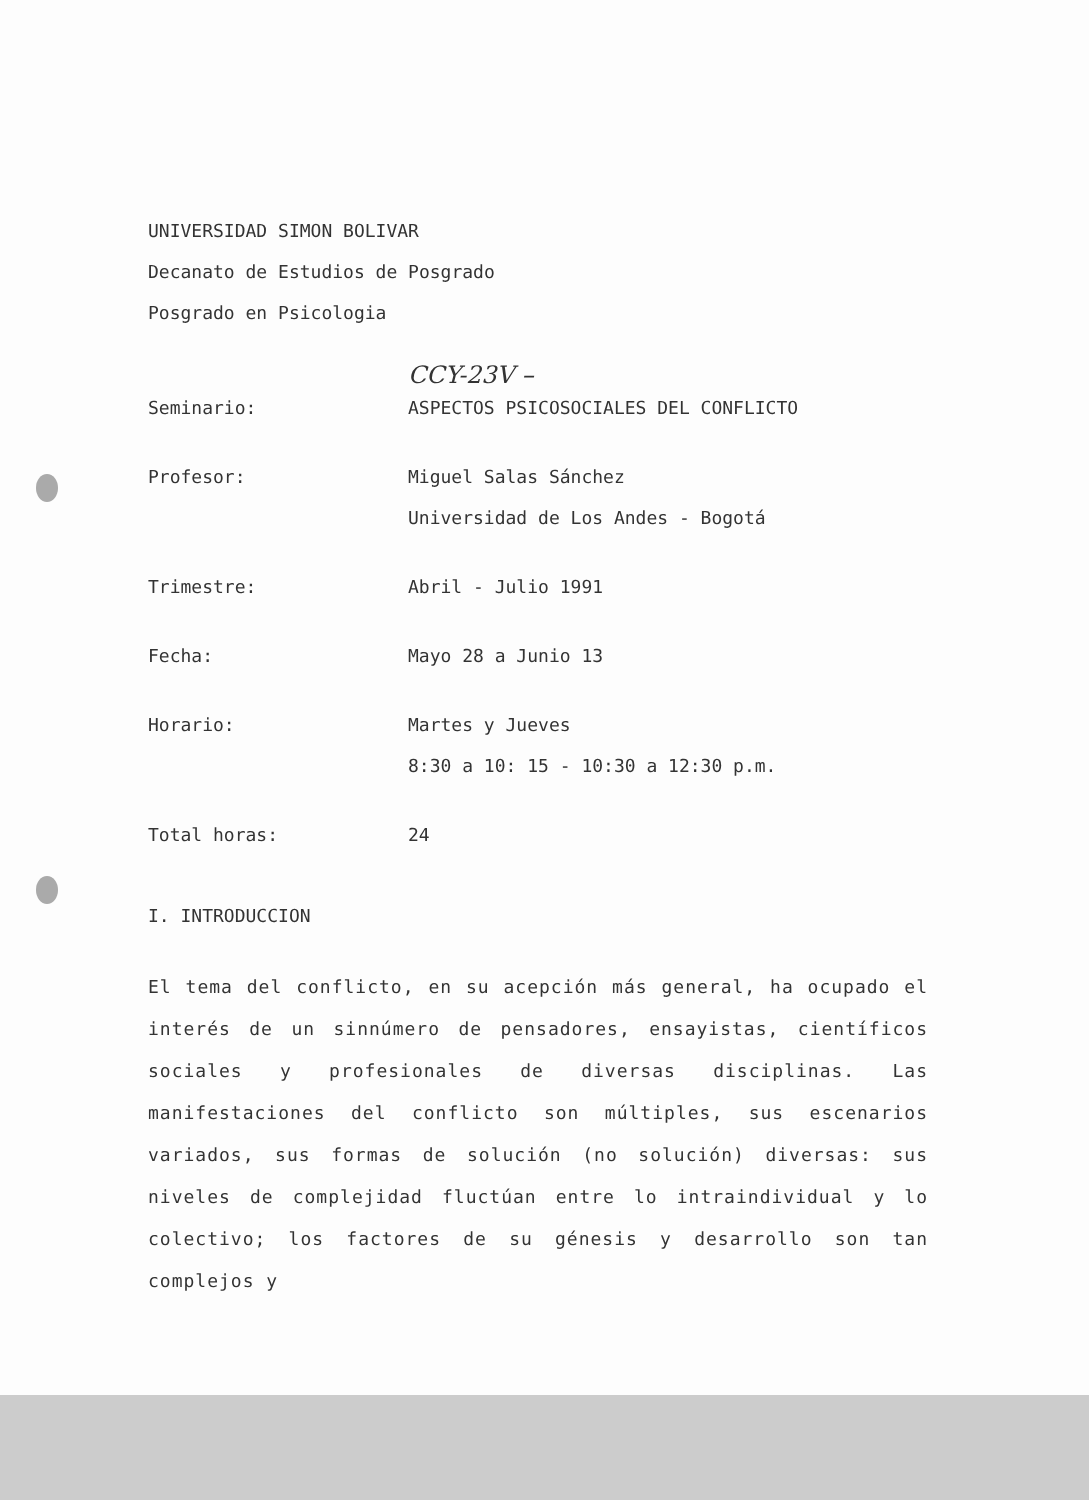UNIVERSIDAD SIMON BOLIVAR
Decanato de Estudios de Posgrado
Posgrado en Psicologia
CCY-23V –
Seminario: ASPECTOS PSICOSOCIALES DEL CONFLICTO
Profesor: Miguel Salas Sánchez
Universidad de Los Andes - Bogotá
Trimestre: Abril - Julio 1991
Fecha: Mayo 28 a Junio 13
Horario: Martes y Jueves
8:30 a 10: 15 - 10:30 a 12:30 p.m.
Total horas: 24
I. INTRODUCCION
El tema del conflicto, en su acepción más general, ha ocupado el interés de un sinnúmero de pensadores, ensayistas, científicos sociales y profesionales de diversas disciplinas. Las manifestaciones del conflicto son múltiples, sus escenarios variados, sus formas de solución (no solución) diversas: sus niveles de complejidad fluctúan entre lo intraindividual y lo colectivo; los factores de su génesis y desarrollo son tan complejos y